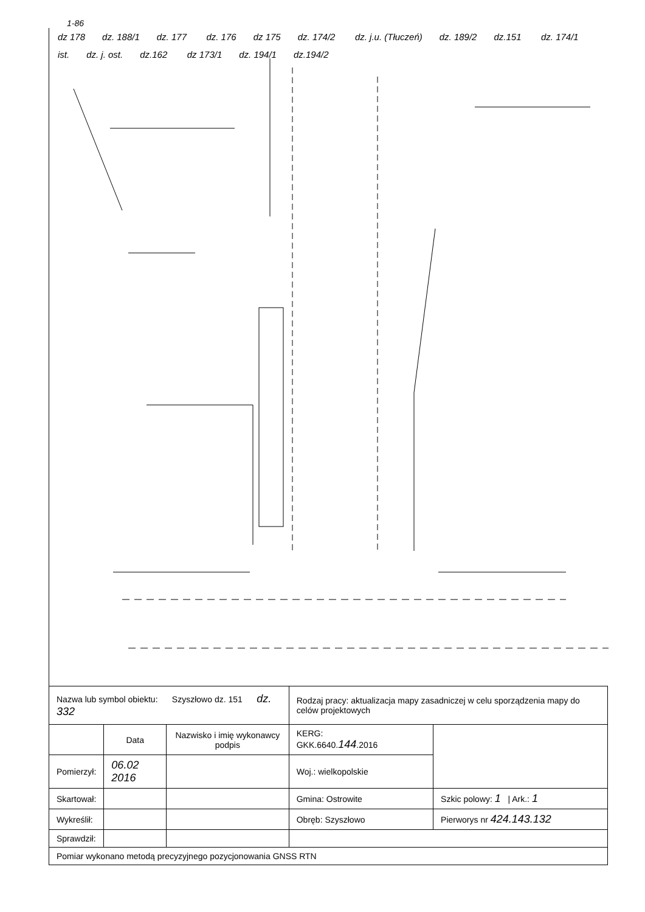1-86
dz 178 dz. 188/1 dz. 177 dz. 176 dz 175 dz. 174/2 dz. j.u. (Tłuczeń) dz. 189/2 dz.151 dz. 174/1 ist. dz. j. ost. dz.162 dz 173/1 dz. 194/1 dz.194/2
| Nazwa lub symbol obiektu: Szyszłowo dz. 151 dz. 332 | | | Rodzaj pracy: aktualizacja mapy zasadniczej w celu sporządzenia mapy do celów projektowych | |
| | Data | Nazwisko i imię wykonawcy podpis | KERG: GKK.6640. 144 .2016 | |
| Pomierzył: | 06.02 2016 | | Woj.: wielkopolskie | |
| Skartował: | | | Gmina: Ostrowite | Szkic polowy: 1 / Ark.: 1 |
| Wykreślił: | | | Obręb: Szyszłowo | Pierworys nr 424.143.132 |
| Sprawdził: | | | | |
| Pomiar wykonano metodą precyzyjnego pozycjonowania GNSS RTN | | | | |